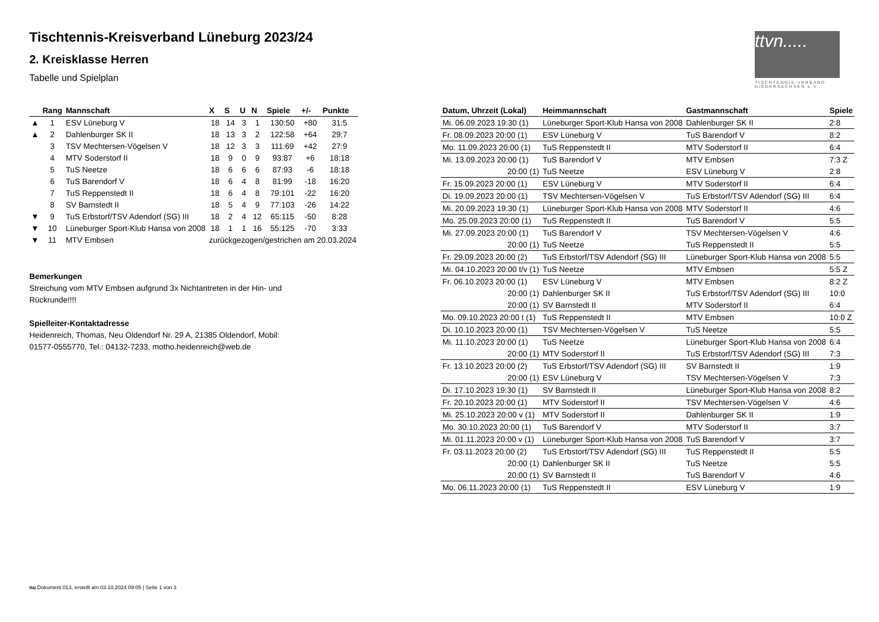Tischtennis-Kreisverband Lüneburg 2023/24
2. Kreisklasse Herren
Tabelle und Spielplan
ttvn.....
TISCHTENNIS-VERBAND
NIEDERSACHSEN e.V.
| | Rang | Mannschaft | X | S | U | N | Spiele | +/- | Punkte |
| --- | --- | --- | --- | --- | --- | --- | --- | --- | --- |
| ▲ | 1 | ESV Lüneburg V | 18 | 14 | 3 | 1 | 130:50 | +80 | 31:5 |
| ▲ | 2 | Dahlenburger SK II | 18 | 13 | 3 | 2 | 122:58 | +64 | 29:7 |
| | 3 | TSV Mechtersen-Vögelsen V | 18 | 12 | 3 | 3 | 111:69 | +42 | 27:9 |
| | 4 | MTV Soderstorf II | 18 | 9 | 0 | 9 | 93:87 | +6 | 18:18 |
| | 5 | TuS Neetze | 18 | 6 | 6 | 6 | 87:93 | -6 | 18:18 |
| | 6 | TuS Barendorf V | 18 | 6 | 4 | 8 | 81:99 | -18 | 16:20 |
| | 7 | TuS Reppenstedt II | 18 | 6 | 4 | 8 | 79:101 | -22 | 16:20 |
| | 8 | SV Barnstedt II | 18 | 5 | 4 | 9 | 77:103 | -26 | 14:22 |
| ▼ | 9 | TuS Erbstorf/TSV Adendorf (SG) III | 18 | 2 | 4 | 12 | 65:115 | -50 | 8:28 |
| ▼ | 10 | Lüneburger Sport-Klub Hansa von 2008 | 18 | 1 | 1 | 16 | 55:125 | -70 | 3:33 |
| ▼ | 11 | MTV Embsen | zurückgezogen/gestrichen am 20.03.2024 | | | | | | |
Bemerkungen
Streichung vom MTV Embsen aufgrund 3x Nichtantreten in der Hin- und Rückrunde!!!!
Spielleiter-Kontaktadresse
Heidenreich, Thomas, Neu Oldendorf Nr. 29 A, 21385 Oldendorf, Mobil: 01577-0555770, Tel.: 04132-7233, motho.heidenreich@web.de
| Datum, Uhrzeit (Lokal) | Heimmannschaft | Gastmannschaft | Spiele |
| --- | --- | --- | --- |
| Mi. 06.09.2023 19:30 (1) | Lüneburger Sport-Klub Hansa von 2008 | Dahlenburger SK II | 2:8 |
| Fr. 08.09.2023 20:00 (1) | ESV Lüneburg V | TuS Barendorf V | 8:2 |
| Mo. 11.09.2023 20:00 (1) | TuS Reppenstedt II | MTV Soderstorf II | 6:4 |
| Mi. 13.09.2023 20:00 (1) | TuS Barendorf V | MTV Embsen | 7:3 Z |
| 20:00 (1) | TuS Neetze | ESV Lüneburg V | 2:8 |
| Fr. 15.09.2023 20:00 (1) | ESV Lüneburg V | MTV Soderstorf II | 6:4 |
| Di. 19.09.2023 20:00 (1) | TSV Mechtersen-Vögelsen V | TuS Erbstorf/TSV Adendorf (SG) III | 6:4 |
| Mi. 20.09.2023 19:30 (1) | Lüneburger Sport-Klub Hansa von 2008 | MTV Soderstorf II | 4:6 |
| Mo. 25.09.2023 20:00 (1) | TuS Reppenstedt II | TuS Barendorf V | 5:5 |
| Mi. 27.09.2023 20:00 (1) | TuS Barendorf V | TSV Mechtersen-Vögelsen V | 4:6 |
| 20:00 (1) | TuS Neetze | TuS Reppenstedt II | 5:5 |
| Fr. 29.09.2023 20:00 (2) | TuS Erbstorf/TSV Adendorf (SG) III | Lüneburger Sport-Klub Hansa von 2008 | 5:5 |
| Mi. 04.10.2023 20:00 t/v (1) | TuS Neetze | MTV Embsen | 5:5 Z |
| Fr. 06.10.2023 20:00 (1) | ESV Lüneburg V | MTV Embsen | 8:2 Z |
| 20:00 (1) | Dahlenburger SK II | TuS Erbstorf/TSV Adendorf (SG) III | 10:0 |
| 20:00 (1) | SV Barnstedt II | MTV Soderstorf II | 6:4 |
| Mo. 09.10.2023 20:00 t (1) | TuS Reppenstedt II | MTV Embsen | 10:0 Z |
| Di. 10.10.2023 20:00 (1) | TSV Mechtersen-Vögelsen V | TuS Neetze | 5:5 |
| Mi. 11.10.2023 20:00 (1) | TuS Neetze | Lüneburger Sport-Klub Hansa von 2008 | 6:4 |
| 20:00 (1) | MTV Soderstorf II | TuS Erbstorf/TSV Adendorf (SG) III | 7:3 |
| Fr. 13.10.2023 20:00 (2) | TuS Erbstorf/TSV Adendorf (SG) III | SV Barnstedt II | 1:9 |
| 20:00 (1) | ESV Lüneburg V | TSV Mechtersen-Vögelsen V | 7:3 |
| Di. 17.10.2023 19:30 (1) | SV Barnstedt II | Lüneburger Sport-Klub Hansa von 2008 | 8:2 |
| Fr. 20.10.2023 20:00 (1) | MTV Soderstorf II | TSV Mechtersen-Vögelsen V | 4:6 |
| Mi. 25.10.2023 20:00 v (1) | MTV Soderstorf II | Dahlenburger SK II | 1:9 |
| Mo. 30.10.2023 20:00 (1) | TuS Barendorf V | MTV Soderstorf II | 3:7 |
| Mi. 01.11.2023 20:00 v (1) | Lüneburger Sport-Klub Hansa von 2008 | TuS Barendorf V | 3:7 |
| Fr. 03.11.2023 20:00 (2) | TuS Erbstorf/TSV Adendorf (SG) III | TuS Reppenstedt II | 5:5 |
| 20:00 (1) | Dahlenburger SK II | TuS Neetze | 5:5 |
| 20:00 (1) | SV Barnstedt II | TuS Barendorf V | 4:6 |
| Mo. 06.11.2023 20:00 (1) | TuS Reppenstedt II | ESV Lüneburg V | 1:9 |
nu.Dokument 013, erstellt am 03.10.2024 09:05 | Seite 1 von 3